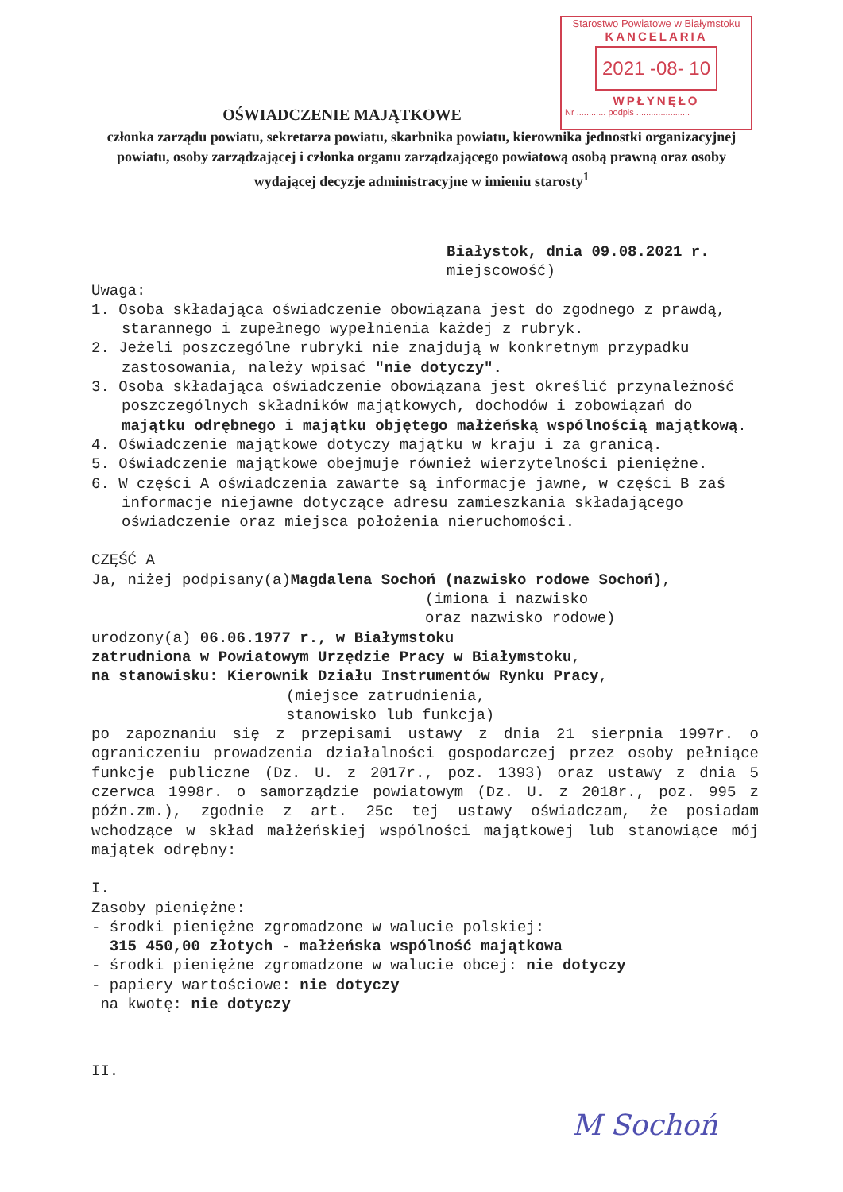Starostwo Powiatowe w Białymstoku
KANCELARIA
2021 -08- 10
WPŁYNĘŁO
Nr ............ podpis ......................
OŚWIADCZENIE MAJĄTKOWE
członka zarządu powiatu, sekretarza powiatu, skarbnika powiatu, kierownika jednostki organizacyjnej powiatu, osoby zarządzającej i członka organu zarządzającego powiatową osobą prawną oraz osoby wydającej decyzje administracyjne w imieniu starosty<sup>1</sup>
Białystok, dnia 09.08.2021 r.
miejscowość)
Uwaga:
1. Osoba składająca oświadczenie obowiązana jest do zgodnego z prawdą, starannego i zupełnego wypełnienia każdej z rubryk.
2. Jeżeli poszczególne rubryki nie znajdują w konkretnym przypadku zastosowania, należy wpisać "nie dotyczy".
3. Osoba składająca oświadczenie obowiązana jest określić przynależność poszczególnych składników majątkowych, dochodów i zobowiązań do majątku odrębnego i majątku objętego małżeńską wspólnością majątkową.
4. Oświadczenie majątkowe dotyczy majątku w kraju i za granicą.
5. Oświadczenie majątkowe obejmuje również wierzytelności pieniężne.
6. W części A oświadczenia zawarte są informacje jawne, w części B zaś informacje niejawne dotyczące adresu zamieszkania składającego oświadczenie oraz miejsca położenia nieruchomości.
CZĘŚĆ A
Ja, niżej podpisany(a)Magdalena Sochoń (nazwisko rodowe Sochoń),
(imiona i nazwisko
oraz nazwisko rodowe)
urodzony(a) 06.06.1977 r., w Białymstoku
zatrudniona w Powiatowym Urzędzie Pracy w Białymstoku,
na stanowisku: Kierownik Działu Instrumentów Rynku Pracy,
(miejsce zatrudnienia,
stanowisko lub funkcja)
po zapoznaniu się z przepisami ustawy z dnia 21 sierpnia 1997r. o ograniczeniu prowadzenia działalności gospodarczej przez osoby pełniące funkcje publiczne (Dz. U. z 2017r., poz. 1393) oraz ustawy z dnia 5 czerwca 1998r. o samorządzie powiatowym (Dz. U. z 2018r., poz. 995 z późn.zm.), zgodnie z art. 25c tej ustawy oświadczam, że posiadam wchodzące w skład małżeńskiej wspólności majątkowej lub stanowiące mój majątek odrębny:
I.
Zasoby pieniężne:
- środki pieniężne zgromadzone w walucie polskiej:
315 450,00 złotych - małżeńska wspólność majątkowa
- środki pieniężne zgromadzone w walucie obcej: nie dotyczy
- papiery wartościowe: nie dotyczy
na kwotę: nie dotyczy
II.
M Sochoń